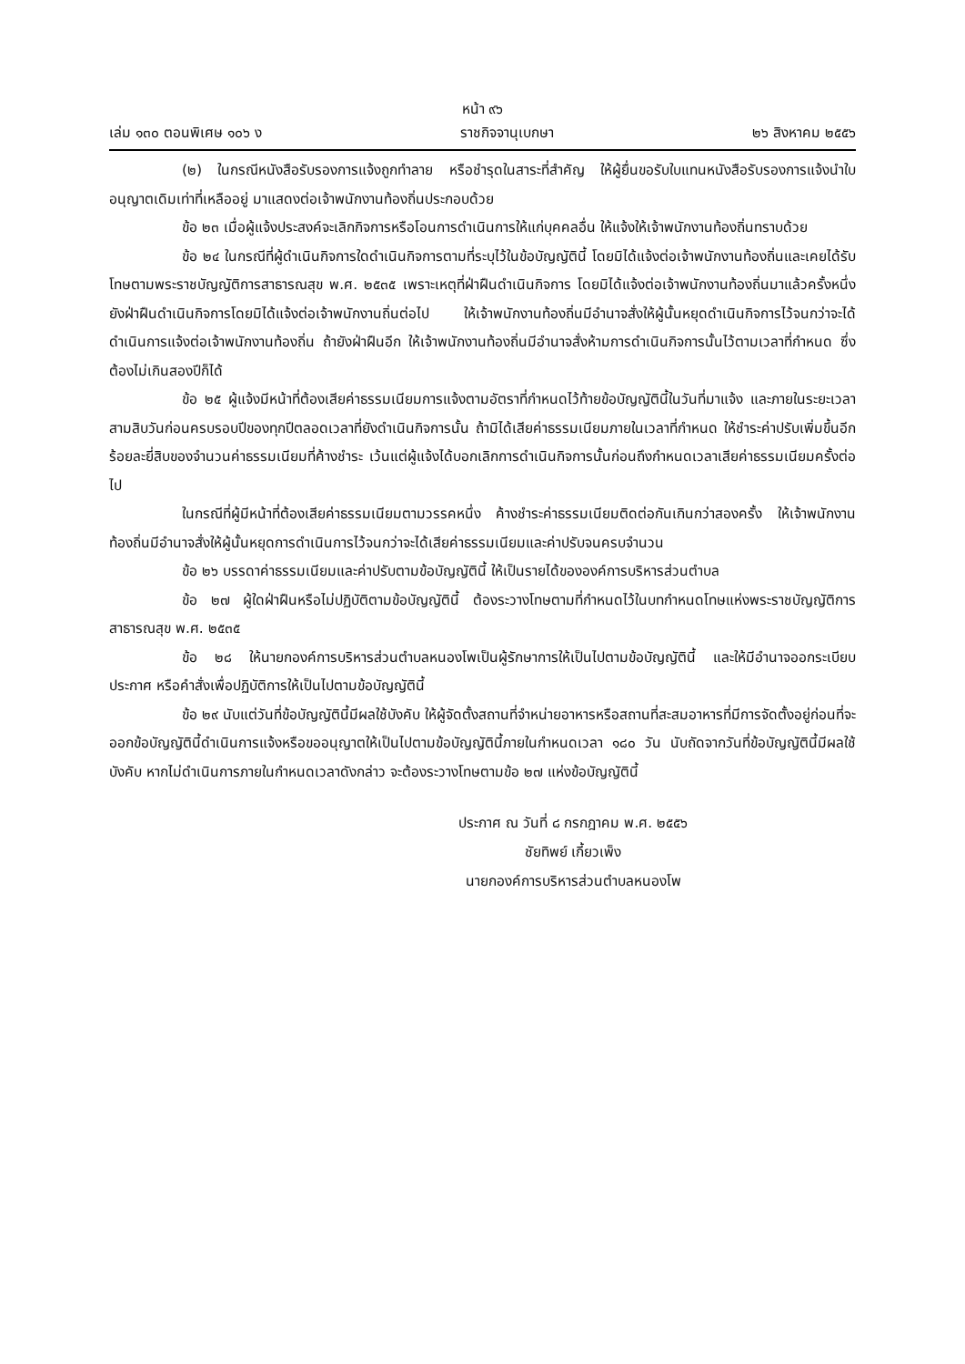หน้า ๙๖
เล่ม ๑๓๐ ตอนพิเศษ ๑๐๖ ง ราชกิจจานุเบกษา ๒๖ สิงหาคม ๒๕๕๖
(๒) ในกรณีหนังสือรับรองการแจ้งถูกทำลาย หรือชำรุดในสาระที่สำคัญ ให้ผู้ยื่นขอรับใบแทนหนังสือรับรองการแจ้งนำใบอนุญาตเดิมเท่าที่เหลืออยู่ มาแสดงต่อเจ้าพนักงานท้องถิ่นประกอบด้วย
ข้อ ๒๓ เมื่อผู้แจ้งประสงค์จะเลิกกิจการหรือโอนการดำเนินการให้แก่บุคคลอื่น ให้แจ้งให้เจ้าพนักงานท้องถิ่นทราบด้วย
ข้อ ๒๔ ในกรณีที่ผู้ดำเนินกิจการใดดำเนินกิจการตามที่ระบุไว้ในข้อบัญญัตินี้ โดยมิได้แจ้งต่อเจ้าพนักงานท้องถิ่นและเคยได้รับโทษตามพระราชบัญญัติการสาธารณสุข พ.ศ. ๒๕๓๕ เพราะเหตุที่ฝ่าฝืนดำเนินกิจการ โดยมิได้แจ้งต่อเจ้าพนักงานท้องถิ่นมาแล้วครั้งหนึ่ง ยังฝ่าฝืนดำเนินกิจการโดยมิได้แจ้งต่อเจ้าพนักงานถิ่นต่อไป ให้เจ้าพนักงานท้องถิ่นมีอำนาจสั่งให้ผู้นั้นหยุดดำเนินกิจการไว้จนกว่าจะได้ดำเนินการแจ้งต่อเจ้าพนักงานท้องถิ่น ถ้ายังฝ่าฝืนอีก ให้เจ้าพนักงานท้องถิ่นมีอำนาจสั่งห้ามการดำเนินกิจการนั้นไว้ตามเวลาที่กำหนด ซึ่งต้องไม่เกินสองปีก็ได้
ข้อ ๒๕ ผู้แจ้งมีหน้าที่ต้องเสียค่าธรรมเนียมการแจ้งตามอัตราที่กำหนดไว้ท้ายข้อบัญญัตินี้ในวันที่มาแจ้ง และภายในระยะเวลาสามสิบวันก่อนครบรอบปีของทุกปีตลอดเวลาที่ยังดำเนินกิจการนั้น ถ้ามิได้เสียค่าธรรมเนียมภายในเวลาที่กำหนด ให้ชำระค่าปรับเพิ่มขึ้นอีกร้อยละยี่สิบของจำนวนค่าธรรมเนียมที่ค้างชำระ เว้นแต่ผู้แจ้งได้บอกเลิกการดำเนินกิจการนั้นก่อนถึงกำหนดเวลาเสียค่าธรรมเนียมครั้งต่อไป
ในกรณีที่ผู้มีหน้าที่ต้องเสียค่าธรรมเนียมตามวรรคหนึ่ง ค้างชำระค่าธรรมเนียมติดต่อกันเกินกว่าสองครั้ง ให้เจ้าพนักงานท้องถิ่นมีอำนาจสั่งให้ผู้นั้นหยุดการดำเนินการไว้จนกว่าจะได้เสียค่าธรรมเนียมและค่าปรับจนครบจำนวน
ข้อ ๒๖ บรรดาค่าธรรมเนียมและค่าปรับตามข้อบัญญัตินี้ ให้เป็นรายได้ขององค์การบริหารส่วนตำบล
ข้อ ๒๗ ผู้ใดฝ่าฝืนหรือไม่ปฏิบัติตามข้อบัญญัตินี้ ต้องระวางโทษตามที่กำหนดไว้ในบทกำหนดโทษแห่งพระราชบัญญัติการสาธารณสุข พ.ศ. ๒๕๓๕
ข้อ ๒๘ ให้นายกองค์การบริหารส่วนตำบลหนองโพเป็นผู้รักษาการให้เป็นไปตามข้อบัญญัตินี้ และให้มีอำนาจออกระเบียบ ประกาศ หรือคำสั่งเพื่อปฏิบัติการให้เป็นไปตามข้อบัญญัตินี้
ข้อ ๒๙ นับแต่วันที่ข้อบัญญัตินี้มีผลใช้บังคับ ให้ผู้จัดตั้งสถานที่จำหน่ายอาหารหรือสถานที่สะสมอาหารที่มีการจัดตั้งอยู่ก่อนที่จะออกข้อบัญญัตินี้ดำเนินการแจ้งหรือขออนุญาตให้เป็นไปตามข้อบัญญัตินี้ภายในกำหนดเวลา ๑๘๐ วัน นับถัดจากวันที่ข้อบัญญัตินี้มีผลใช้บังคับ หากไม่ดำเนินการภายในกำหนดเวลาดังกล่าว จะต้องระวางโทษตามข้อ ๒๗ แห่งข้อบัญญัตินี้
ประกาศ ณ วันที่ ๘ กรกฎาคม พ.ศ. ๒๕๕๖
ชัยทิพย์ เกี้ยวเพ็ง
นายกองค์การบริหารส่วนตำบลหนองโพ